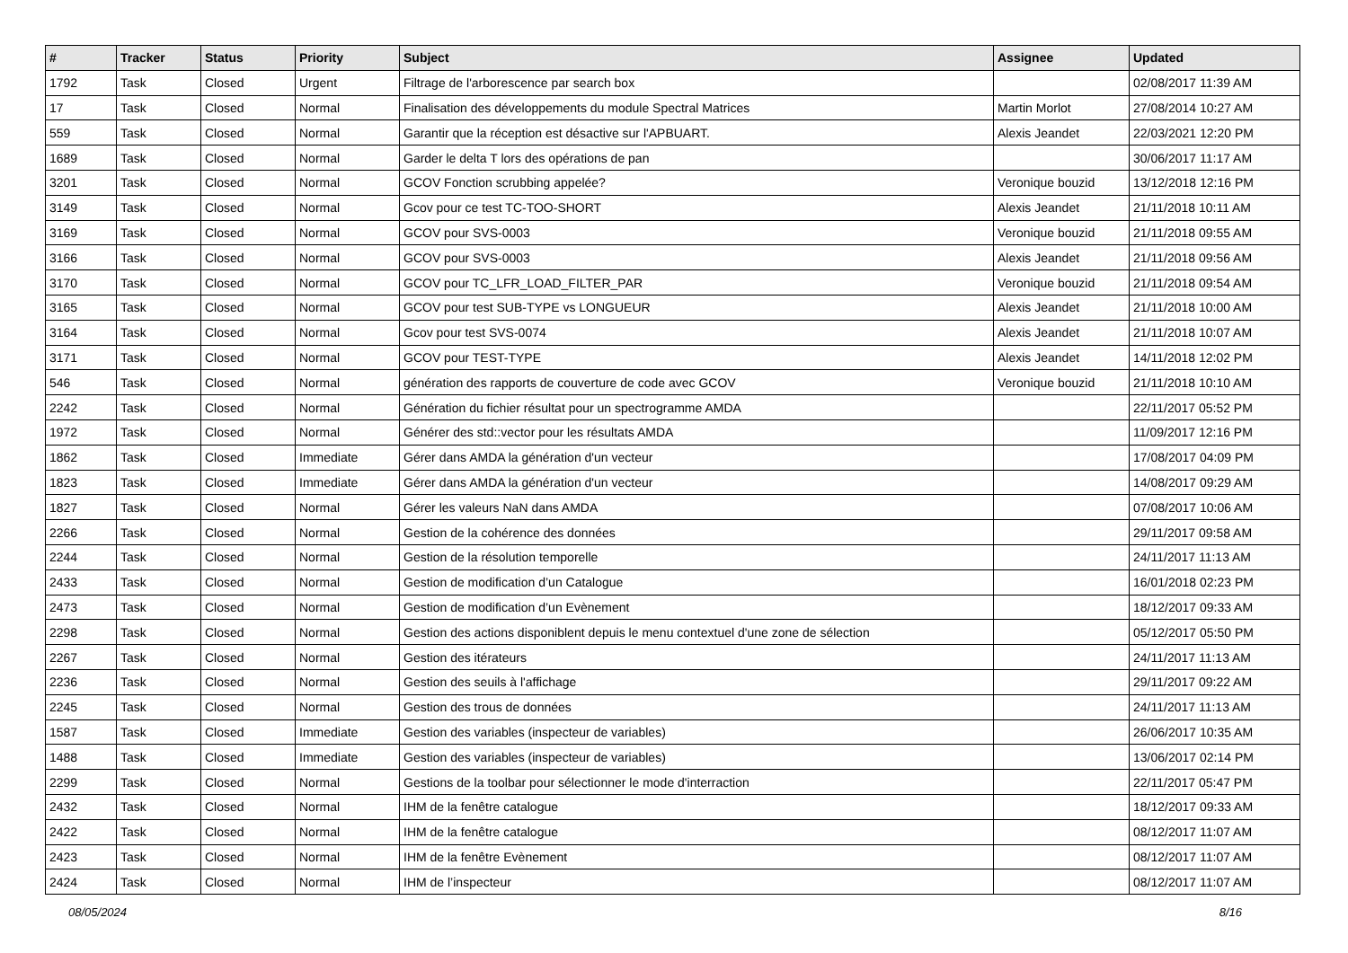| # | Tracker | Status | Priority | Subject | Assignee | Updated |
| --- | --- | --- | --- | --- | --- | --- |
| 1792 | Task | Closed | Urgent | Filtrage de l'arborescence par search box | | 02/08/2017 11:39 AM |
| 17 | Task | Closed | Normal | Finalisation des développements du module Spectral Matrices | Martin Morlot | 27/08/2014 10:27 AM |
| 559 | Task | Closed | Normal | Garantir que la réception est désactive sur l'APBUART. | Alexis Jeandet | 22/03/2021 12:20 PM |
| 1689 | Task | Closed | Normal | Garder le delta T lors des opérations de pan | | 30/06/2017 11:17 AM |
| 3201 | Task | Closed | Normal | GCOV Fonction scrubbing appelée? | Veronique bouzid | 13/12/2018 12:16 PM |
| 3149 | Task | Closed | Normal | Gcov pour ce test TC-TOO-SHORT | Alexis Jeandet | 21/11/2018 10:11 AM |
| 3169 | Task | Closed | Normal | GCOV pour SVS-0003 | Veronique bouzid | 21/11/2018 09:55 AM |
| 3166 | Task | Closed | Normal | GCOV pour SVS-0003 | Alexis Jeandet | 21/11/2018 09:56 AM |
| 3170 | Task | Closed | Normal | GCOV pour TC_LFR_LOAD_FILTER_PAR | Veronique bouzid | 21/11/2018 09:54 AM |
| 3165 | Task | Closed | Normal | GCOV pour test SUB-TYPE vs LONGUEUR | Alexis Jeandet | 21/11/2018 10:00 AM |
| 3164 | Task | Closed | Normal | Gcov pour test SVS-0074 | Alexis Jeandet | 21/11/2018 10:07 AM |
| 3171 | Task | Closed | Normal | GCOV pour TEST-TYPE | Alexis Jeandet | 14/11/2018 12:02 PM |
| 546 | Task | Closed | Normal | génération des rapports de couverture de code avec GCOV | Veronique bouzid | 21/11/2018 10:10 AM |
| 2242 | Task | Closed | Normal | Génération du fichier résultat pour un spectrogramme AMDA | | 22/11/2017 05:52 PM |
| 1972 | Task | Closed | Normal | Générer des std::vector pour les résultats AMDA | | 11/09/2017 12:16 PM |
| 1862 | Task | Closed | Immediate | Gérer dans AMDA la génération d'un vecteur | | 17/08/2017 04:09 PM |
| 1823 | Task | Closed | Immediate | Gérer dans AMDA la génération d'un vecteur | | 14/08/2017 09:29 AM |
| 1827 | Task | Closed | Normal | Gérer les valeurs NaN dans AMDA | | 07/08/2017 10:06 AM |
| 2266 | Task | Closed | Normal | Gestion de la cohérence des données | | 29/11/2017 09:58 AM |
| 2244 | Task | Closed | Normal | Gestion de la résolution temporelle | | 24/11/2017 11:13 AM |
| 2433 | Task | Closed | Normal | Gestion de modification d’un Catalogue | | 16/01/2018 02:23 PM |
| 2473 | Task | Closed | Normal | Gestion de modification d’un Evènement | | 18/12/2017 09:33 AM |
| 2298 | Task | Closed | Normal | Gestion des actions disponiblent depuis le menu contextuel d'une zone de sélection | | 05/12/2017 05:50 PM |
| 2267 | Task | Closed | Normal | Gestion des itérateurs | | 24/11/2017 11:13 AM |
| 2236 | Task | Closed | Normal | Gestion des seuils à l'affichage | | 29/11/2017 09:22 AM |
| 2245 | Task | Closed | Normal | Gestion des trous de données | | 24/11/2017 11:13 AM |
| 1587 | Task | Closed | Immediate | Gestion des variables (inspecteur de variables) | | 26/06/2017 10:35 AM |
| 1488 | Task | Closed | Immediate | Gestion des variables (inspecteur de variables) | | 13/06/2017 02:14 PM |
| 2299 | Task | Closed | Normal | Gestions de la toolbar pour sélectionner le mode d'interraction | | 22/11/2017 05:47 PM |
| 2432 | Task | Closed | Normal | IHM de la fenêtre catalogue | | 18/12/2017 09:33 AM |
| 2422 | Task | Closed | Normal | IHM de la fenêtre catalogue | | 08/12/2017 11:07 AM |
| 2423 | Task | Closed | Normal | IHM de la fenêtre Evènement | | 08/12/2017 11:07 AM |
| 2424 | Task | Closed | Normal | IHM de l’inspecteur | | 08/12/2017 11:07 AM |
08/05/2024 8/16